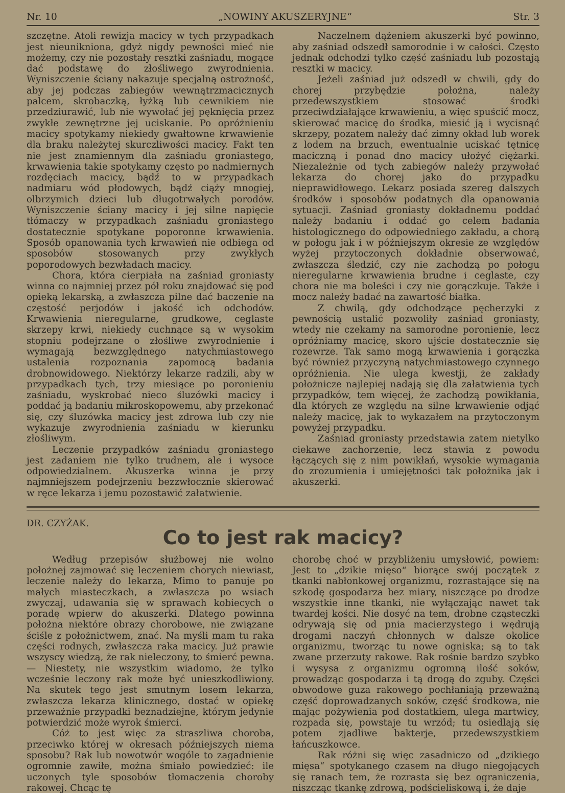Nr. 10 „NOWINY AKUSZERYJNE“Str. 3
szczętne. Atoli rewizja macicy w tych przypadkach jest nieunikniona, gdyż nigdy pewności mieć nie możemy, czy nie pozostały resztki zaśniadu, mogące dać podstawę do złośliwego zwyrodnienia. Wyniszczenie ściany nakazuje specjalną ostrożność, aby jej podczas zabiegów wewnątrzmacicznych palcem, skrobaczką, łyżką lub cewnikiem nie przedziurawić, lub nie wywołać jej pęknięcia przez zwykłe zewnętrzne jej uciskanie. Po opróżnieniu macicy spotykamy niekiedy gwałtowne krwawienie dla braku należytej skurczliwości macicy. Fakt ten nie jest znamiennym dla zaśniadu groniastego, krwawienia takie spotykamy często po nadmiernych rozdęciach macicy, bądź to w przypadkach nadmiaru wód płodowych, bądź ciąży mnogiej, olbrzymich dzieci lub długotrwałych porodów. Wyniszczenie ściany macicy i jej silne napięcie tłómaczy w przypadkach zaśniadu groniastego dostatecznie spotykane poporonne krwawienia. Sposób opanowania tych krwawień nie odbiega od sposobów stosowanych przy zwykłych poporodowych bezwładach macicy.
Chora, która cierpiała na zaśniad groniasty winna co najmniej przez pół roku znajdować się pod opieką lekarską, a zwłaszcza pilne dać baczenie na częstość perjodów i jakość ich odchodów. Krwawienia nieregularne, grudkowe, ceglaste skrzepy krwi, niekiedy cuchnące są w wysokim stopniu podejrzane o złośliwe zwyrodnienie i wymagają bezwzględnego natychmiastowego ustalenia rozpoznania zapomocą badania drobnowidowego. Niektórzy lekarze radzili, aby w przypadkach tych, trzy miesiące po poronieniu zaśniadu, wyskrobać nieco śluzówki macicy i poddać ją badaniu mikroskopowemu, aby przekonać się, czy śluzówka macicy jest zdrowa lub czy nie wykazuje zwyrodnienia zaśniadu w kierunku złośliwym.
Leczenie przypadków zaśniadu groniastego jest zadaniem nie tylko trudnem, ale i wysoce odpowiedzialnem. Akuszerka winna je przy najmniejszem podejrzeniu bezzwłocznie skierować w ręce lekarza i jemu pozostawić załatwienie.
Naczelnem dążeniem akuszerki być powinno, aby zaśniad odszedł samorodnie i w całości. Często jednak odchodzi tylko część zaśniadu lub pozostają resztki w macicy.
Jeżeli zaśniad już odszedł w chwili, gdy do chorej przybędzie położna, należy przedewszystkiem stosować środki przeciwdziałające krwawieniu, a więc spuścić mocz, skierować macicę do środka, miesić ją i wycisnąć skrzepy, pozatem należy dać zimny okład lub worek z lodem na brzuch, ewentualnie uciskać tętnicę maciczną i ponad dno macicy ułożyć ciężarki. Niezależnie od tych zabiegów należy przywołać lekarza do chorej jako do przypadku nieprawidłowego. Lekarz posiada szereg dalszych środków i sposobów podatnych dla opanowania sytuacji. Zaśniad groniasty dokładnemu poddać należy badaniu i oddać go celem badania histologicznego do odpowiedniego zakładu, a chorą w połogu jak i w późniejszym okresie ze względów wyżej przytoczonych dokładnie obserwować, zwłaszcza śledzić, czy nie zachodzą po połogu nieregularne krwawienia brudne i ceglaste, czy chora nie ma boleści i czy nie gorączkuje. Także i mocz należy badać na zawartość białka.
Z chwilą, gdy odchodzące pęcherzyki z pewnością ustalić pozwoliły zaśniad groniasty, wtedy nie czekamy na samorodne poronienie, lecz opróżniamy macicę, skoro ujście dostatecznie się rozewrze. Tak samo mogą krwawienia i gorączka być również przyczyną natychmiastowego czynnego opróżnienia. Nie ulega kwestji, że zakłady położnicze najlepiej nadają się dla załatwienia tych przypadków, tem więcej, że zachodzą powikłania, dla których ze względu na silne krwawienie odjąć należy macicę, jak to wykazałem na przytoczonym powyżej przypadku.
Zaśniad groniasty przedstawia zatem nietylko ciekawe zachorzenie, lecz stawia z powodu łączących się z nim powikłań, wysokie wymagania do zrozumienia i umiejętności tak położnika jak i akuszerki.
DR. CZYŻAK.
Co to jest rak macicy?
Według przepisów służbowej nie wolno położnej zajmować się leczeniem chorych niewiast, leczenie należy do lekarza, Mimo to panuje po małych miasteczkach, a zwłaszcza po wsiach zwyczaj, udawania się w sprawach kobiecych o poradę wpierw do akuszerki. Dlatego powinna położna niektóre obrazy chorobowe, nie związane ściśle z położnictwem, znać. Na myśli mam tu raka części rodnych, zwłaszcza raka macicy. Już prawie wszyscy wiedzą, że rak nieleczony, to śmierć pewna. — Niestety, nie wszystkim wiadomo, że tylko wcześnie leczony rak może być unieszkodliwiony. Na skutek tego jest smutnym losem lekarza, zwłaszcza lekarza klinicznego, dostać w opiekę przeważnie przypadki beznadziejne, którym jedynie potwierdzić może wyrok śmierci.
Cóż to jest więc za straszliwa choroba, przeciwko której w okresach późniejszych niema sposobu? Rak lub nowotwór wogóle to zagadnienie ogromnie zawiłe, można śmiało powiedzieć: ile uczonych tyle sposobów tłomaczenia choroby rakowej. Chcąc tę
chorobę choć w przybliżeniu umysłowić, powiem: Jest to „dzikie mięso“ biorące swój początek z tkanki nabłonkowej organizmu, rozrastające się na szkodę gospodarza bez miary, niszczące po drodze wszystkie inne tkanki, nie wyłączając nawet tak twardej kości. Nie dosyć na tem, drobne cząsteczki odrywają się od pnia macierzystego i wędrują drogami naczyń chłonnych w dalsze okolice organizmu, tworząc tu nowe ogniska; są to tak zwane przerzuty rakowe. Rak rośnie bardzo szybko i wysysa z organizmu ogromną ilość soków, prowadząc gospodarza i tą drogą do zguby. Części obwodowe guza rakowego pochłaniają przeważną część doprowadzanych soków, część środkowa, nie mając pożywienia pod dostatkiem, ulega martwicy, rozpada się, powstaje tu wrzód; tu osiedlają się potem zjadliwe bakterje, przedewszystkiem łańcuszkowce.
Rak różni się więc zasadniczo od „dzikiego mięsa“ spotykanego czasem na długo niegojących się ranach tem, że rozrasta się bez ograniczenia, niszcząc tkankę zdrową, podścieliskową i, że daje